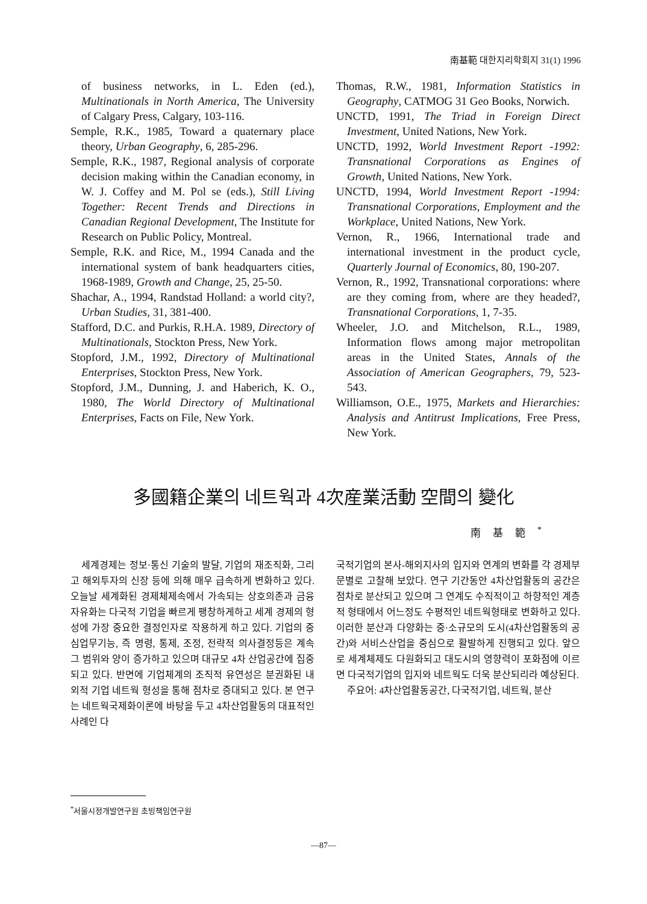南基範 대한지리학회지 31(1) 1996
of business networks, in L. Eden (ed.), Multinationals in North America, The University of Calgary Press, Calgary, 103-116.
Semple, R.K., 1985, Toward a quaternary place theory, Urban Geography, 6, 285-296.
Semple, R.K., 1987, Regional analysis of corporate decision making within the Canadian economy, in W. J. Coffey and M. Pol se (eds.), Still Living Together: Recent Trends and Directions in Canadian Regional Development, The Institute for Research on Public Policy, Montreal.
Semple, R.K. and Rice, M., 1994 Canada and the international system of bank headquarters cities, 1968-1989, Growth and Change, 25, 25-50.
Shachar, A., 1994, Randstad Holland: a world city?, Urban Studies, 31, 381-400.
Stafford, D.C. and Purkis, R.H.A. 1989, Directory of Multinationals, Stockton Press, New York.
Stopford, J.M., 1992, Directory of Multinational Enterprises, Stockton Press, New York.
Stopford, J.M., Dunning, J. and Haberich, K. O., 1980, The World Directory of Multinational Enterprises, Facts on File, New York.
Thomas, R.W., 1981, Information Statistics in Geography, CATMOG 31 Geo Books, Norwich.
UNCTD, 1991, The Triad in Foreign Direct Investment, United Nations, New York.
UNCTD, 1992, World Investment Report -1992: Transnational Corporations as Engines of Growth, United Nations, New York.
UNCTD, 1994, World Investment Report -1994: Transnational Corporations, Employment and the Workplace, United Nations, New York.
Vernon, R., 1966, International trade and international investment in the product cycle, Quarterly Journal of Economics, 80, 190-207.
Vernon, R., 1992, Transnational corporations: where are they coming from, where are they headed?, Transnational Corporations, 1, 7-35.
Wheeler, J.O. and Mitchelson, R.L., 1989, Information flows among major metropolitan areas in the United States, Annals of the Association of American Geographers, 79, 523-543.
Williamson, O.E., 1975, Markets and Hierarchies: Analysis and Antitrust Implications, Free Press, New York.
多國籍企業의 네트웍과 4次産業活動 空間의 變化
南基範<sup>*</sup>
세계경제는 정보·통신 기술의 발달, 기업의 재조직화, 그리고 해외투자의 신장 등에 의해 매우 급속하게 변화하고 있다. 오늘날 세계화된 경제체제속에서 가속되는 상호의존과 금융자유화는 다국적 기업을 빠르게 팽창하게하고 세계 경제의 형성에 가장 중요한 결정인자로 작용하게 하고 있다. 기업의 중심업무기능, 즉 명령, 통제, 조정, 전략적 의사결정등은 계속 그 범위와 양이 증가하고 있으며 대규모 4차 산업공간에 집중되고 있다. 반면에 기업체계의 조직적 유연성은 분권화된 내외적 기업 네트웍 형성을 통해 점차로 증대되고 있다. 본 연구는 네트웍국제화이론에 바탕을 두고 4차산업활동의 대표적인 사례인 다
국적기업의 본사-해외지사의 입지와 연계의 변화를 각 경제부문별로 고찰해 보았다. 연구 기간동안 4차산업활동의 공간은 점차로 분산되고 있으며 그 연계도 수직적이고 하향적인 계층적 형태에서 어느정도 수평적인 네트웍형태로 변화하고 있다. 이러한 분산과 다양화는 중·소규모의 도시(4차산업활동의 공간)와 서비스산업을 중심으로 활발하게 진행되고 있다. 앞으로 세계체제도 다원화되고 대도시의 영향력이 포화점에 이르면 다국적기업의 입지와 네트웍도 더욱 분산되리라 예상된다.
주요어: 4차산업활동공간, 다국적기업, 네트웍, 분산
<sup>*</sup> 서울시정개발연구원 초빙책임연구원
—87—